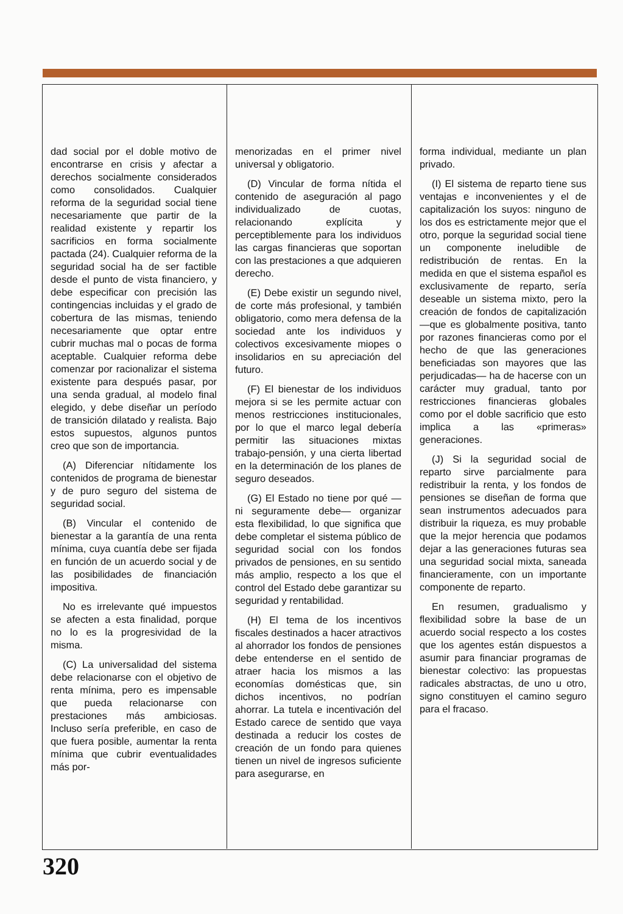dad social por el doble motivo de encontrarse en crisis y afectar a derechos socialmente considerados como consolidados. Cualquier reforma de la seguridad social tiene necesariamente que partir de la realidad existente y repartir los sacrificios en forma socialmente pactada (24). Cualquier reforma de la seguridad social ha de ser factible desde el punto de vista financiero, y debe especificar con precisión las contingencias incluidas y el grado de cobertura de las mismas, teniendo necesariamente que optar entre cubrir muchas mal o pocas de forma aceptable. Cualquier reforma debe comenzar por racionalizar el sistema existente para después pasar, por una senda gradual, al modelo final elegido, y debe diseñar un período de transición dilatado y realista. Bajo estos supuestos, algunos puntos creo que son de importancia.
(A) Diferenciar nítidamente los contenidos de programa de bienestar y de puro seguro del sistema de seguridad social.
(B) Vincular el contenido de bienestar a la garantía de una renta mínima, cuya cuantía debe ser fijada en función de un acuerdo social y de las posibilidades de financiación impositiva.
No es irrelevante qué impuestos se afecten a esta finalidad, porque no lo es la progresividad de la misma.
(C) La universalidad del sistema debe relacionarse con el objetivo de renta mínima, pero es impensable que pueda relacionarse con prestaciones más ambiciosas. Incluso sería preferible, en caso de que fuera posible, aumentar la renta mínima que cubrir eventualidades más por-
menorizadas en el primer nivel universal y obligatorio.
(D) Vincular de forma nítida el contenido de aseguración al pago individualizado de cuotas, relacionando explícita y perceptiblemente para los individuos las cargas financieras que soportan con las prestaciones a que adquieren derecho.
(E) Debe existir un segundo nivel, de corte más profesional, y también obligatorio, como mera defensa de la sociedad ante los individuos y colectivos excesivamente miopes o insolidarios en su apreciación del futuro.
(F) El bienestar de los individuos mejora si se les permite actuar con menos restricciones institucionales, por lo que el marco legal debería permitir las situaciones mixtas trabajo-pensión, y una cierta libertad en la determinación de los planes de seguro deseados.
(G) El Estado no tiene por qué —ni seguramente debe— organizar esta flexibilidad, lo que significa que debe completar el sistema público de seguridad social con los fondos privados de pensiones, en su sentido más amplio, respecto a los que el control del Estado debe garantizar su seguridad y rentabilidad.
(H) El tema de los incentivos fiscales destinados a hacer atractivos al ahorrador los fondos de pensiones debe entenderse en el sentido de atraer hacia los mismos a las economías domésticas que, sin dichos incentivos, no podrían ahorrar. La tutela e incentivación del Estado carece de sentido que vaya destinada a reducir los costes de creación de un fondo para quienes tienen un nivel de ingresos suficiente para asegurarse, en
forma individual, mediante un plan privado.
(I) El sistema de reparto tiene sus ventajas e inconvenientes y el de capitalización los suyos: ninguno de los dos es estrictamente mejor que el otro, porque la seguridad social tiene un componente ineludible de redistribución de rentas. En la medida en que el sistema español es exclusivamente de reparto, sería deseable un sistema mixto, pero la creación de fondos de capitalización —que es globalmente positiva, tanto por razones financieras como por el hecho de que las generaciones beneficiadas son mayores que las perjudicadas— ha de hacerse con un carácter muy gradual, tanto por restricciones financieras globales como por el doble sacrificio que esto implica a las «primeras» generaciones.
(J) Si la seguridad social de reparto sirve parcialmente para redistribuir la renta, y los fondos de pensiones se diseñan de forma que sean instrumentos adecuados para distribuir la riqueza, es muy probable que la mejor herencia que podamos dejar a las generaciones futuras sea una seguridad social mixta, saneada financieramente, con un importante componente de reparto.
En resumen, gradualismo y flexibilidad sobre la base de un acuerdo social respecto a los costes que los agentes están dispuestos a asumir para financiar programas de bienestar colectivo: las propuestas radicales abstractas, de uno u otro, signo constituyen el camino seguro para el fracaso.
320